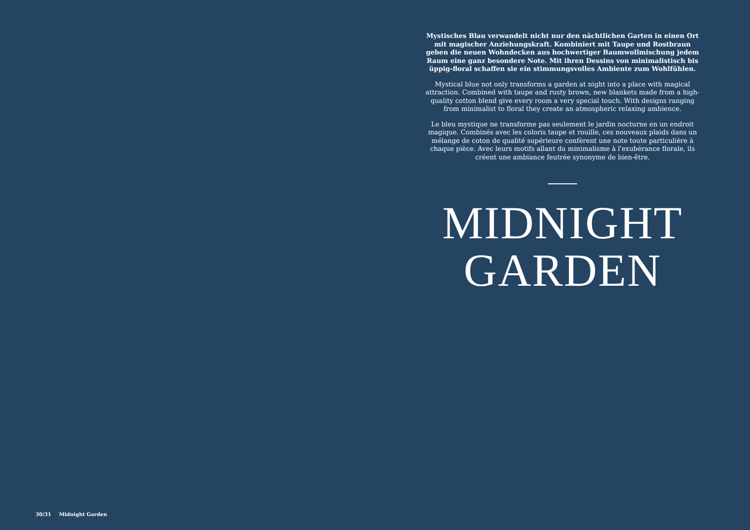Mystisches Blau verwandelt nicht nur den nächtlichen Garten in einen Ort mit magischer Anziehungskraft. Kombiniert mit Taupe und Rostbraun geben die neuen Wohndecken aus hochwertiger Baumwollmischung jedem Raum eine ganz besondere Note. Mit ihren Dessins von minimalistisch bis üppig-floral schaffen sie ein stimmungsvolles Ambiente zum Wohlfühlen.
Mystical blue not only transforms a garden at night into a place with magical attraction. Combined with taupe and rusty brown, new blankets made from a high-quality cotton blend give every room a very special touch. With designs ranging from minimalist to floral they create an atmospheric relaxing ambience.
Le bleu mystique ne transforme pas seulement le jardin nocturne en un endroit magique. Combinés avec les coloris taupe et rouille, ces nouveaux plaids dans un mélange de coton de qualité supérieure confèrent une note toute particulière à chaque pièce. Avec leurs motifs allant du minimalisme à l'exubérance florale, ils créent une ambiance feutrée synonyme de bien-être.
MIDNIGHT
GARDEN
30/31 Midnight Garden